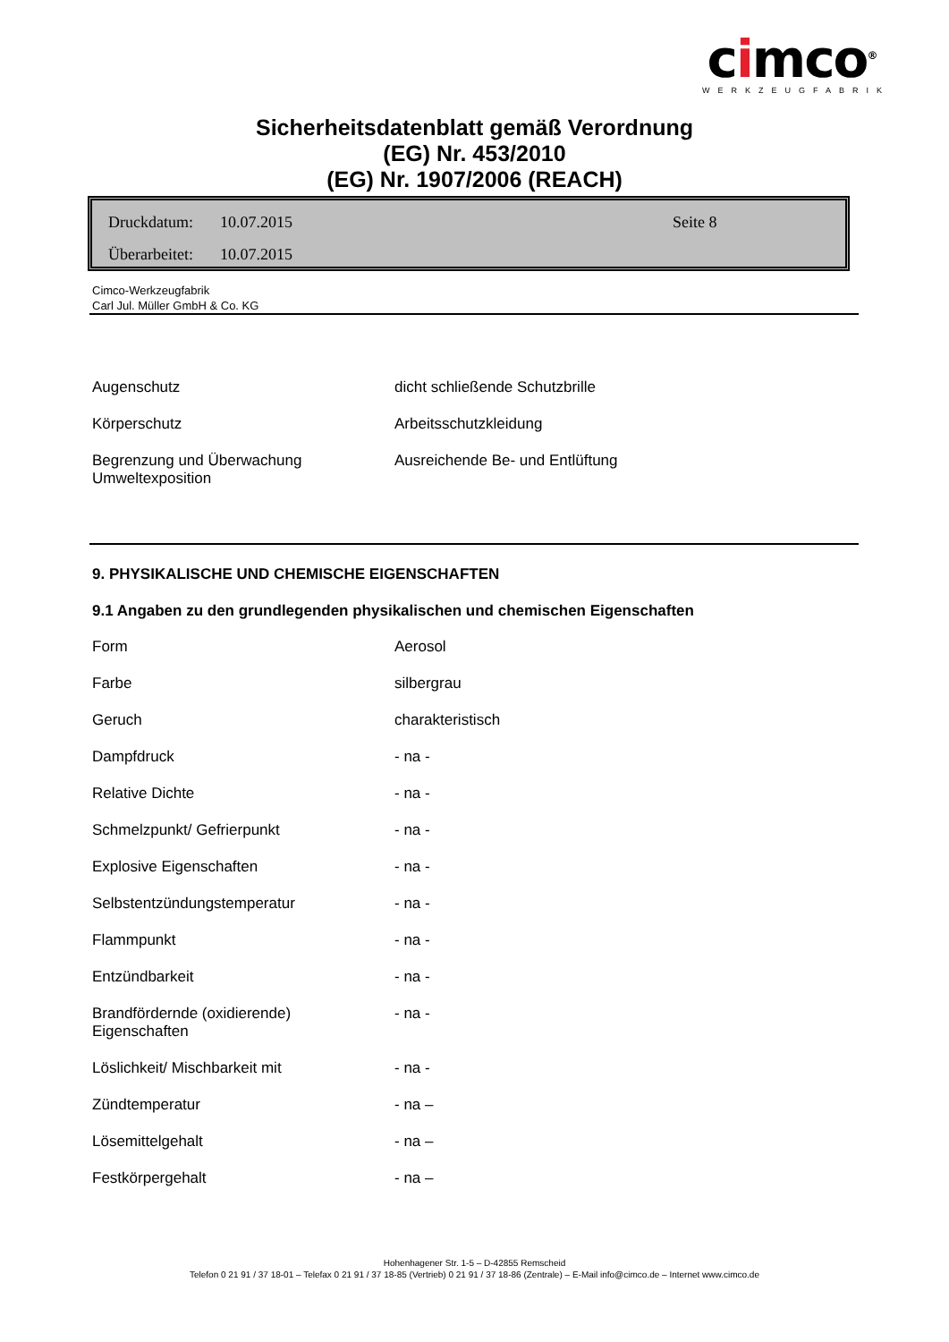cimco<sup>®</sup>
WERKZEUGFABRIK
Sicherheitsdatenblatt gemäß Verordnung
(EG) Nr. 453/2010
(EG) Nr. 1907/2006 (REACH)
Druckdatum: 10.07.2015 Seite 8
Überarbeitet: 10.07.2015
Cimco-Werkzeugfabrik
Carl Jul. Müller GmbH & Co. KG
| Augenschutz | dicht schließende Schutzbrille |
| Körperschutz | Arbeitsschutzkleidung |
| Begrenzung und Überwachung Umweltexposition | Ausreichende Be- und Entlüftung |
9. PHYSIKALISCHE UND CHEMISCHE EIGENSCHAFTEN
9.1 Angaben zu den grundlegenden physikalischen und chemischen Eigenschaften
| Form | Aerosol |
| Farbe | silbergrau |
| Geruch | charakteristisch |
| Dampfdruck | - na - |
| Relative Dichte | - na - |
| Schmelzpunkt/ Gefrierpunkt | - na - |
| Explosive Eigenschaften | - na - |
| Selbstentzündungstemperatur | - na - |
| Flammpunkt | - na - |
| Entzündbarkeit | - na - |
| Brandfördernde (oxidierende) Eigenschaften | - na - |
| Löslichkeit/ Mischbarkeit mit | - na - |
| Zündtemperatur | - na – |
| Lösemittelgehalt | - na – |
| Festkörpergehalt | - na – |
Hohenhagener Str. 1-5 – D-42855 Remscheid
Telefon 0 21 91 / 37 18-01 – Telefax 0 21 91 / 37 18-85 (Vertrieb) 0 21 91 / 37 18-86 (Zentrale) – E-Mail info@cimco.de – Internet www.cimco.de